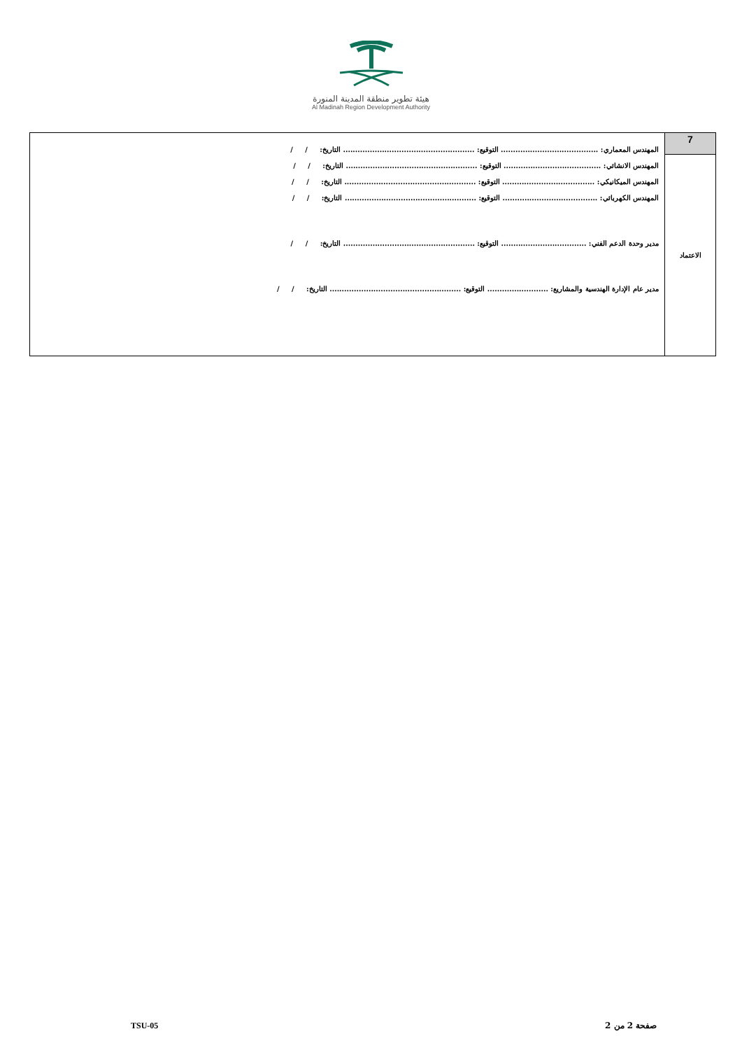هيئة تطوير منطقة المدينة المنورة
Al Madinah Region Development Authority
| 7 | المهندس المعماري: ........................................ التوقيع: ...................................................... التاريخ: / / المهندس الانشائي: ........................................ التوقيع: ...................................................... التاريخ: / / المهندس الميكانيكي: ...................................... التوقيع: ...................................................... التاريخ: / / المهندس الكهربائي: ....................................... التوقيع: ...................................................... التاريخ: / / مدير وحدة الدعم الفني: ................................... التوقيع: ...................................................... التاريخ: / / مدير عام الإدارة الهندسية والمشاريع: ......................... التوقيع: ...................................................... التاريخ: / / |
| الاعتماد | |
صفحة 2 من 2
TSU-05